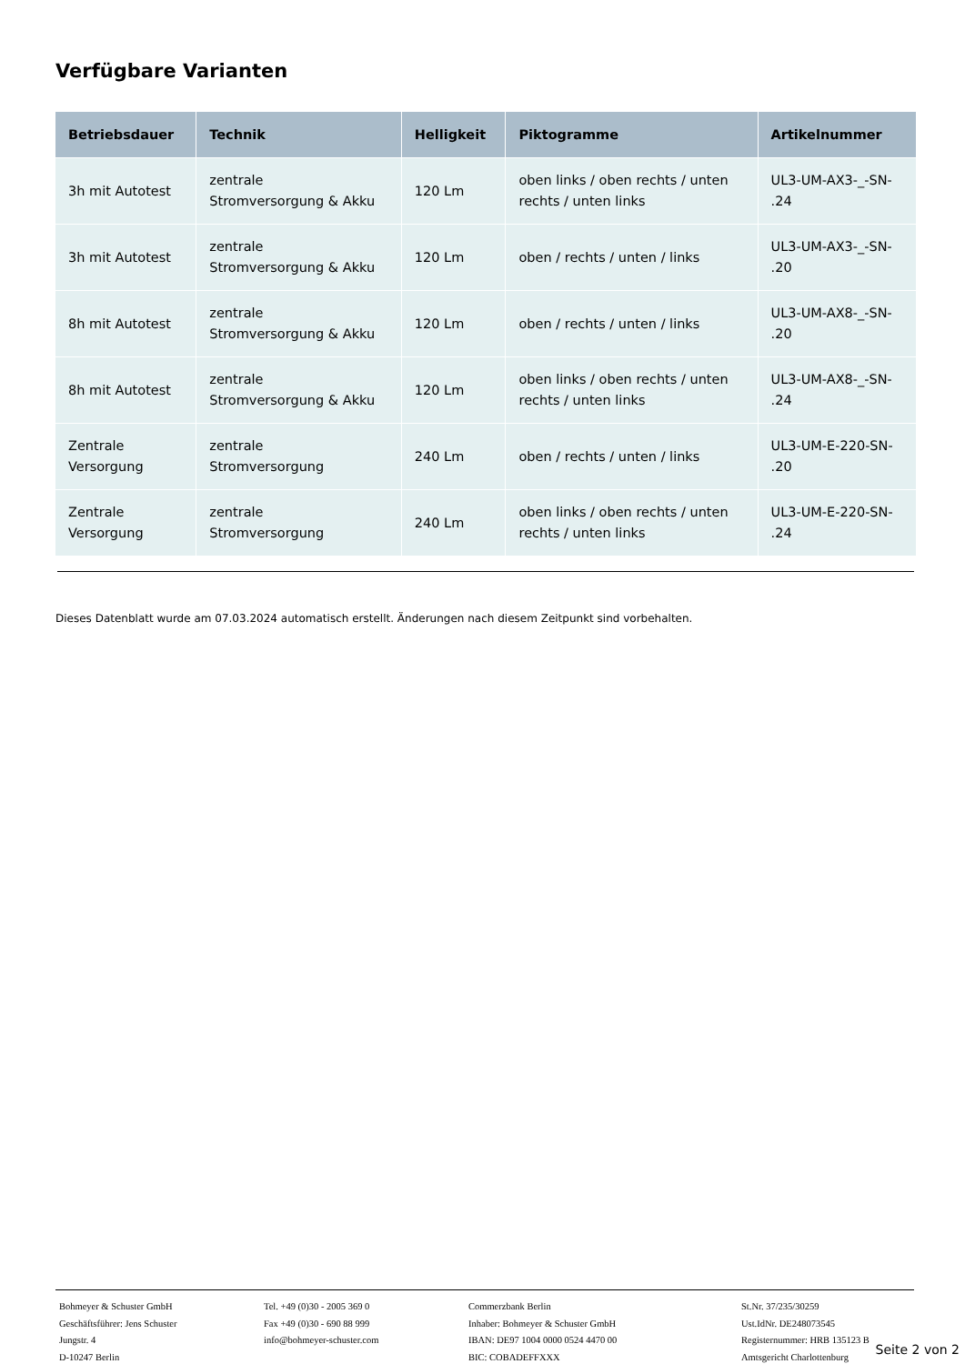Verfügbare Varianten
| Betriebsdauer | Technik | Helligkeit | Piktogramme | Artikelnummer |
| --- | --- | --- | --- | --- |
| 3h mit Autotest | zentrale Stromversorgung & Akku | 120 Lm | oben links / oben rechts / unten rechts / unten links | UL3-UM-AX3-_-SN- .24 |
| 3h mit Autotest | zentrale Stromversorgung & Akku | 120 Lm | oben / rechts / unten / links | UL3-UM-AX3-_-SN- .20 |
| 8h mit Autotest | zentrale Stromversorgung & Akku | 120 Lm | oben / rechts / unten / links | UL3-UM-AX8-_-SN- .20 |
| 8h mit Autotest | zentrale Stromversorgung & Akku | 120 Lm | oben links / oben rechts / unten rechts / unten links | UL3-UM-AX8-_-SN- .24 |
| Zentrale Versorgung | zentrale Stromversorgung | 240 Lm | oben / rechts / unten / links | UL3-UM-E-220-SN- .20 |
| Zentrale Versorgung | zentrale Stromversorgung | 240 Lm | oben links / oben rechts / unten rechts / unten links | UL3-UM-E-220-SN- .24 |
Dieses Datenblatt wurde am 07.03.2024 automatisch erstellt. Änderungen nach diesem Zeitpunkt sind vorbehalten.
Bohmeyer & Schuster GmbH
Geschäftsführer: Jens Schuster
Jungstr. 4
D-10247 Berlin
Tel. +49 (0)30 - 2005 369 0
Fax +49 (0)30 - 690 88 999
info@bohmeyer-schuster.com
Commerzbank Berlin
Inhaber: Bohmeyer & Schuster GmbH
IBAN: DE97 1004 0000 0524 4470 00
BIC: COBADEFFXXX
St.Nr. 37/235/30259
Ust.IdNr. DE248073545
Registernummer: HRB 135123 B
Amtsgericht Charlottenburg
Seite 2 von 2